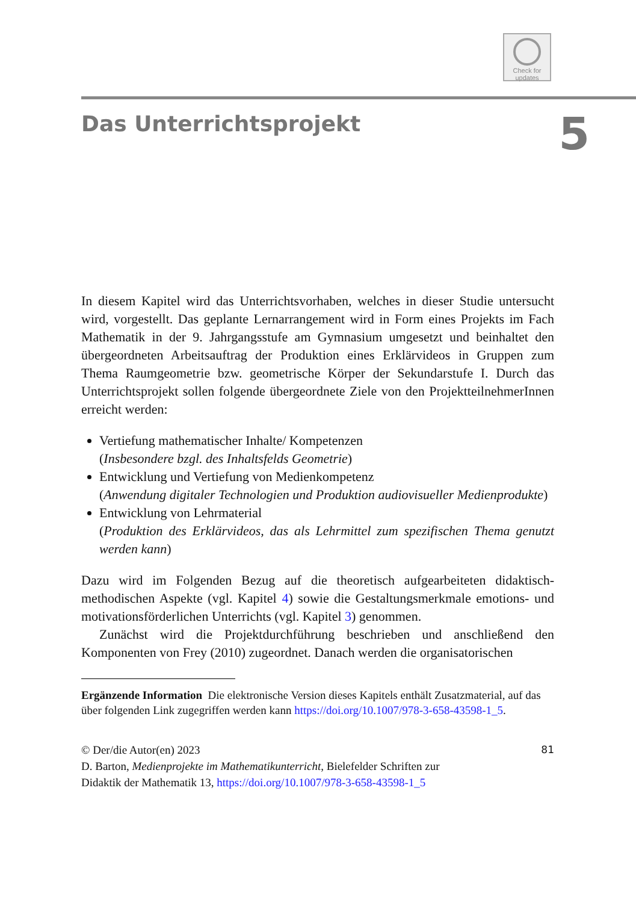Check for
updates
Das Unterrichtsprojekt
5
In diesem Kapitel wird das Unterrichtsvorhaben, welches in dieser Studie untersucht wird, vorgestellt. Das geplante Lernarrangement wird in Form eines Projekts im Fach Mathematik in der 9. Jahrgangsstufe am Gymnasium umgesetzt und beinhaltet den übergeordneten Arbeitsauftrag der Produktion eines Erklärvideos in Gruppen zum Thema Raumgeometrie bzw. geometrische Körper der Sekundarstufe I. Durch das Unterrichtsprojekt sollen folgende übergeordnete Ziele von den ProjektteilnehmerInnen erreicht werden:
Vertiefung mathematischer Inhalte/ Kompetenzen
(Insbesondere bzgl. des Inhaltsfelds Geometrie)
Entwicklung und Vertiefung von Medienkompetenz
(Anwendung digitaler Technologien und Produktion audiovisueller Medienprodukte)
Entwicklung von Lehrmaterial
(Produktion des Erklärvideos, das als Lehrmittel zum spezifischen Thema genutzt werden kann)
Dazu wird im Folgenden Bezug auf die theoretisch aufgearbeiteten didaktisch-methodischen Aspekte (vgl. Kapitel 4) sowie die Gestaltungsmerkmale emotions- und motivationsförderlichen Unterrichts (vgl. Kapitel 3) genommen.
Zunächst wird die Projektdurchführung beschrieben und anschließend den Komponenten von Frey (2010) zugeordnet. Danach werden die organisatorischen
Ergänzende Information Die elektronische Version dieses Kapitels enthält Zusatzmaterial, auf das über folgenden Link zugegriffen werden kann https://doi.org/10.1007/978-3-658-43598-1_5.
© Der/die Autor(en) 2023 81
D. Barton, Medienprojekte im Mathematikunterricht, Bielefelder Schriften zur
Didaktik der Mathematik 13, https://doi.org/10.1007/978-3-658-43598-1_5